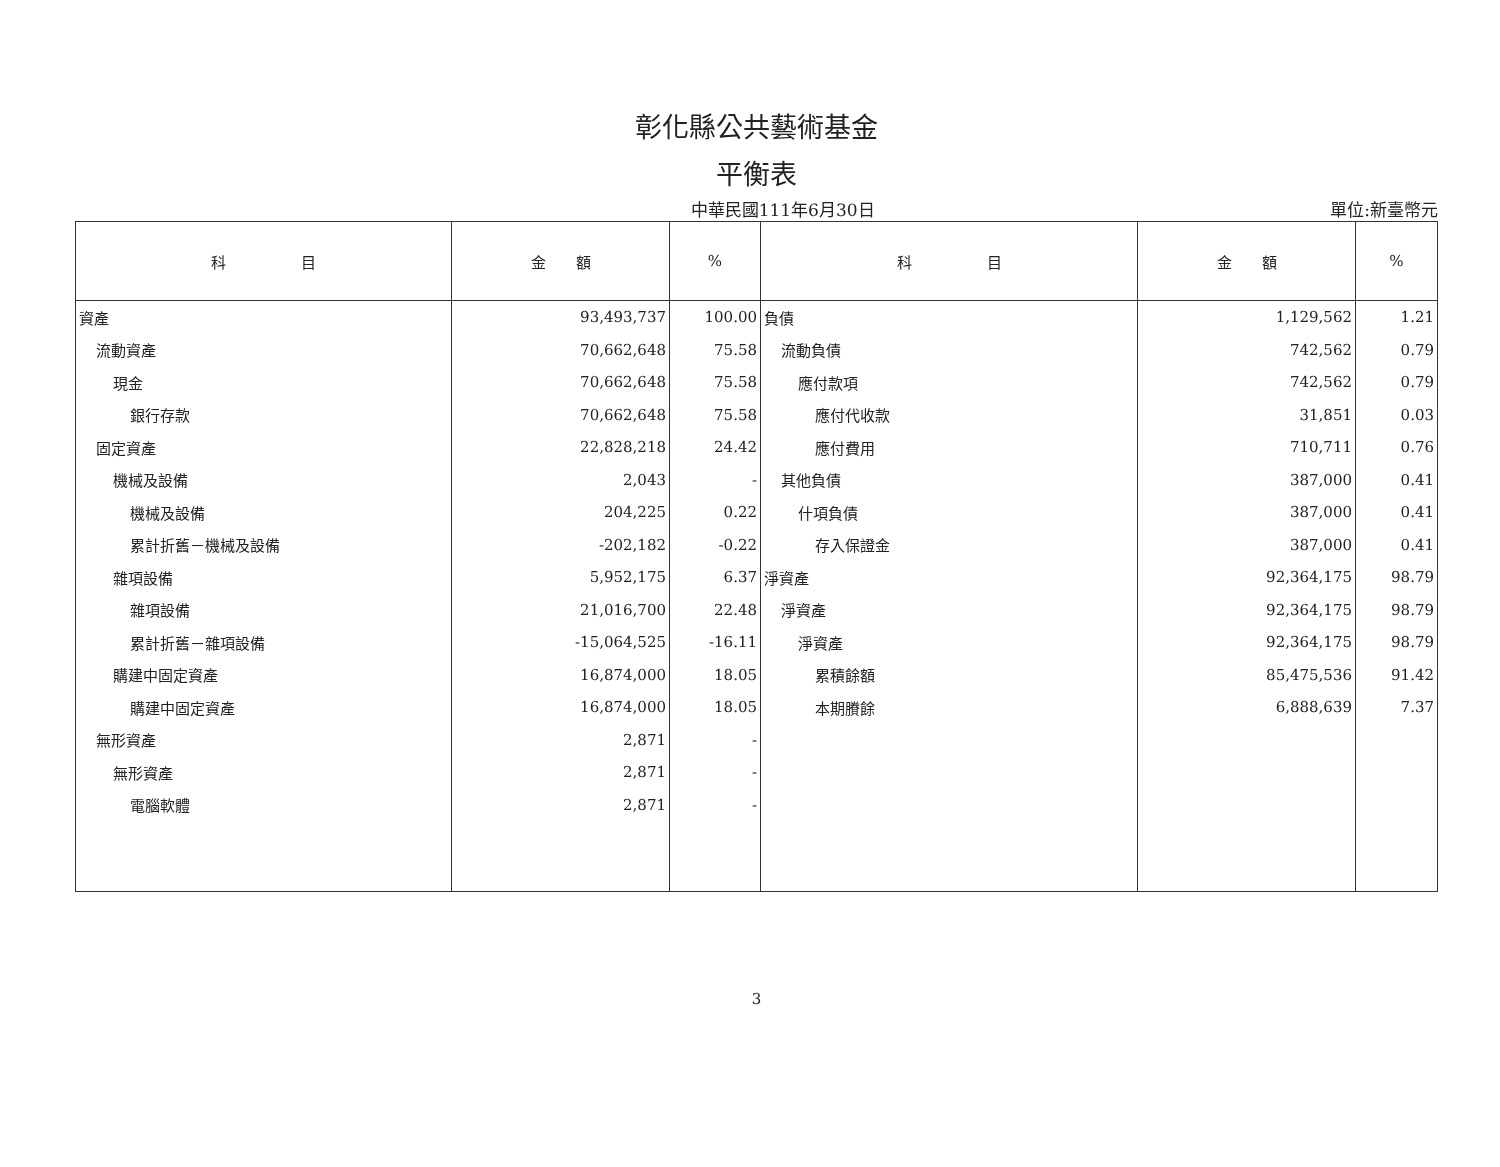彰化縣公共藝術基金
平衡表
中華民國111年6月30日 單位:新臺幣元
| 科 目 | 金 額 | % | 科 目 | 金 額 | % |
| --- | --- | --- | --- | --- | --- |
| 資產 | 93,493,737 | 100.00 | 負債 | 1,129,562 | 1.21 |
| 流動資產 | 70,662,648 | 75.58 | 流動負債 | 742,562 | 0.79 |
| 現金 | 70,662,648 | 75.58 | 應付款項 | 742,562 | 0.79 |
| 銀行存款 | 70,662,648 | 75.58 | 應付代收款 | 31,851 | 0.03 |
| 固定資產 | 22,828,218 | 24.42 | 應付費用 | 710,711 | 0.76 |
| 機械及設備 | 2,043 | - | 其他負債 | 387,000 | 0.41 |
| 機械及設備 | 204,225 | 0.22 | 什項負債 | 387,000 | 0.41 |
| 累計折舊－機械及設備 | -202,182 | -0.22 | 存入保證金 | 387,000 | 0.41 |
| 雜項設備 | 5,952,175 | 6.37 | 淨資產 | 92,364,175 | 98.79 |
| 雜項設備 | 21,016,700 | 22.48 | 淨資產 | 92,364,175 | 98.79 |
| 累計折舊－雜項設備 | -15,064,525 | -16.11 | 淨資產 | 92,364,175 | 98.79 |
| 購建中固定資產 | 16,874,000 | 18.05 | 累積餘額 | 85,475,536 | 91.42 |
| 購建中固定資產 | 16,874,000 | 18.05 | 本期賸餘 | 6,888,639 | 7.37 |
| 無形資產 | 2,871 | - | | | |
| 無形資產 | 2,871 | - | | | |
| 電腦軟體 | 2,871 | - | | | |
3